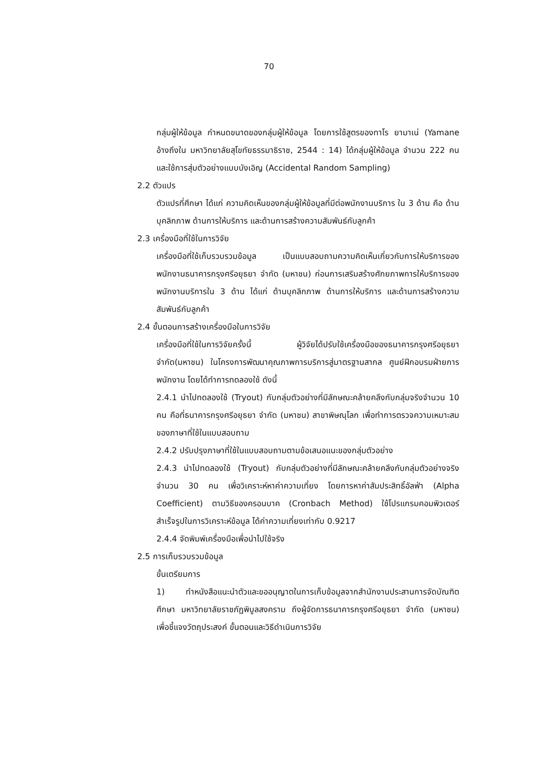70
กลุ่มผู้ให้ข้อมูล กำหนดขนาดของกลุ่มผู้ให้ข้อมูล โดยการใช้สูตรของทาโร ยามาเน่ (Yamane อ้างถึงใน มหาวิทยาลัยสุโขทัยธรรมาธิราช, 2544 : 14) ได้กลุ่มผู้ให้ข้อมูล จำนวน 222 คน และใช้การสุ่มตัวอย่างแบบบังเอิญ (Accidental Random Sampling)
2.2 ตัวแปร
ตัวแปรที่ศึกษา ได้แก่ ความคิดเห็นของกลุ่มผู้ให้ข้อมูลที่มีต่อพนักงานบริการ ใน 3 ด้าน คือ ด้านบุคลิกภาพ ด้านการให้บริการ และด้านการสร้างความสัมพันธ์กับลูกค้า
2.3 เครื่องมือที่ใช้ในการวิจัย
เครื่องมือที่ใช้เก็บรวบรวมข้อมูล เป็นแบบสอบถามความคิดเห็นเกี่ยวกับการให้บริการของพนักงานธนาคารกรุงศรีอยุธยา จำกัด (มหาชน) ก่อนการเสริมสร้างศักยภาพการให้บริการของพนักงานบริการใน 3 ด้าน ได้แก่ ด้านบุคลิกภาพ ด้านการให้บริการ และด้านการสร้างความสัมพันธ์กับลูกค้า
2.4 ขั้นตอนการสร้างเครื่องมือในการวิจัย
เครื่องมือที่ใช้ในการวิจัยครั้งนี้ ผู้วิจัยได้ปรับใช้เครื่องมือของธนาคารกรุงศรีอยุธยา จำกัด(มหาชน) ในโครงการพัฒนาคุณภาพการบริการสู่มาตรฐานสากล ศูนย์ฝึกอบรมฝ่ายการพนักงาน โดยได้ทำการทดลองใช้ ดังนี้
2.4.1 นำไปทดลองใช้ (Tryout) กับกลุ่มตัวอย่างที่มีลักษณะคล้ายคลึงกับกลุ่มจริงจำนวน 10 คน คือที่ธนาคารกรุงศรีอยุธยา จำกัด (มหาชน) สาขาพิษณุโลก เพื่อทำการตรวจความเหมาะสมของภาษาที่ใช้ในแบบสอบถาม
2.4.2 ปรับปรุงภาษาที่ใช้ในแบบสอบถามตามข้อเสนอแนะของกลุ่มตัวอย่าง
2.4.3 นำไปทดลองใช้ (Tryout) กับกลุ่มตัวอย่างที่มีลักษณะคล้ายคลึงกับกลุ่มตัวอย่างจริง จำนวน 30 คน เพื่อวิเคราะห์หาค่าความเที่ยง โดยการหาค่าสัมประสิทธิ์อัลฟ่า (Alpha Coefficient) ตามวิธีของครอนบาค (Cronbach Method) ใช้โปรแกรมคอมพิวเตอร์สำเร็จรูปในการวิเคราะห์ข้อมูล ได้ค่าความเที่ยงเท่ากับ 0.9217
2.4.4 จัดพิมพ์เครื่องมือเพื่อนำไปใช้จริง
2.5 การเก็บรวบรวมข้อมูล
ขั้นเตรียมการ
1) ทำหนังสือแนะนำตัวและขออนุญาตในการเก็บข้อมูลจากสำนักงานประสานการจัดบัณฑิตศึกษา มหาวิทยาลัยราชภัฏพิบูลสงคราม ถึงผู้จัดการธนาคารกรุงศรีอยุธยา จำกัด (มหาชน) เพื่อชี้แจงวัตถุประสงค์ ขั้นตอนและวิธีดำเนินการวิจัย